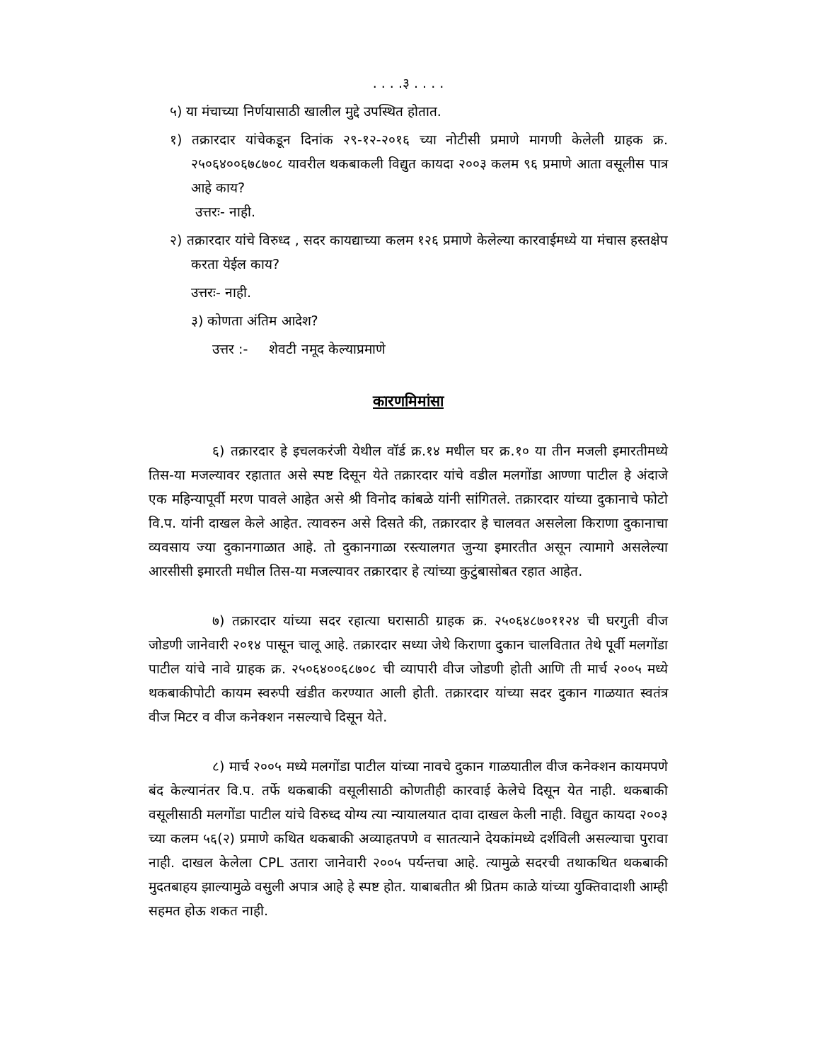. . . .३ . . . .
५) या मंचाच्या निर्णयासाठी खालील मुद्दे उपस्थित होतात.
१) तक्रारदार यांचेकडून दिनांक २९-१२-२०१६ च्या नोटीसी प्रमाणे मागणी केलेली ग्राहक क्र. २५०६४००६७८७०८ यावरील थकबाकली विद्युत कायदा २००३ कलम ९६ प्रमाणे आता वसूलीस पात्र आहे काय?
उत्तरः- नाही.
२) तक्रारदार यांचे विरुध्द , सदर कायद्याच्या कलम १२६ प्रमाणे केलेल्या कारवाईमध्ये या मंचास हस्तक्षेप करता येईल काय?
उत्तरः- नाही.
३) कोणता अंतिम आदेश?
उत्तर :- शेवटी नमूद केल्याप्रमाणे
कारणमिमांसा
६) तक्रारदार हे इचलकरंजी येथील वॉर्ड क्र.१४ मधील घर क्र.१० या तीन मजली इमारतीमध्ये तिस-या मजल्यावर रहातात असे स्पष्ट दिसून येते तक्रारदार यांचे वडील मलगोंडा आण्णा पाटील हे अंदाजे एक महिन्यापूर्वी मरण पावले आहेत असे श्री विनोद कांबळे यांनी सांगितले. तक्रारदार यांच्या दुकानाचे फोटो वि.प. यांनी दाखल केले आहेत. त्यावरुन असे दिसते की, तक्रारदार हे चालवत असलेला किराणा दुकानाचा व्यवसाय ज्या दुकानगाळात आहे. तो दुकानगाळा रस्त्यालगत जुन्या इमारतीत असून त्यामागे असलेल्या आरसीसी इमारती मधील तिस-या मजल्यावर तक्रारदार हे त्यांच्या कुटुंबासोबत रहात आहेत.
७) तक्रारदार यांच्या सदर रहात्या घरासाठी ग्राहक क्र. २५०६४८७०११२४ ची घरगुती वीज जोडणी जानेवारी २०१४ पासून चालू आहे. तक्रारदार सध्या जेथे किराणा दुकान चालवितात तेथे पूर्वी मलगोंडा पाटील यांचे नावे ग्राहक क्र. २५०६४००६८७०८ ची व्यापारी वीज जोडणी होती आणि ती मार्च २००५ मध्ये थकबाकीपोटी कायम स्वरुपी खंडीत करण्यात आली होती. तक्रारदार यांच्या सदर दुकान गाळयात स्वतंत्र वीज मिटर व वीज कनेक्शन नसल्याचे दिसून येते.
८) मार्च २००५ मध्ये मलगोंडा पाटील यांच्या नावचे दुकान गाळयातील वीज कनेक्शन कायमपणे बंद केल्यानंतर वि.प. तर्फे थकबाकी वसूलीसाठी कोणतीही कारवाई केलेचे दिसून येत नाही. थकबाकी वसूलीसाठी मलगोंडा पाटील यांचे विरुध्द योग्य त्या न्यायालयात दावा दाखल केली नाही. विद्युत कायदा २००३ च्या कलम ५६(२) प्रमाणे कथित थकबाकी अव्याहतपणे व सातत्याने देयकांमध्ये दर्शविली असल्याचा पुरावा नाही. दाखल केलेला CPL उतारा जानेवारी २००५ पर्यन्तचा आहे. त्यामुळे सदरची तथाकथित थकबाकी मुदतबाहय झाल्यामुळे वसुली अपात्र आहे हे स्पष्ट होत. याबाबतीत श्री प्रितम काळे यांच्या युक्तिवादाशी आम्ही सहमत होऊ शकत नाही.